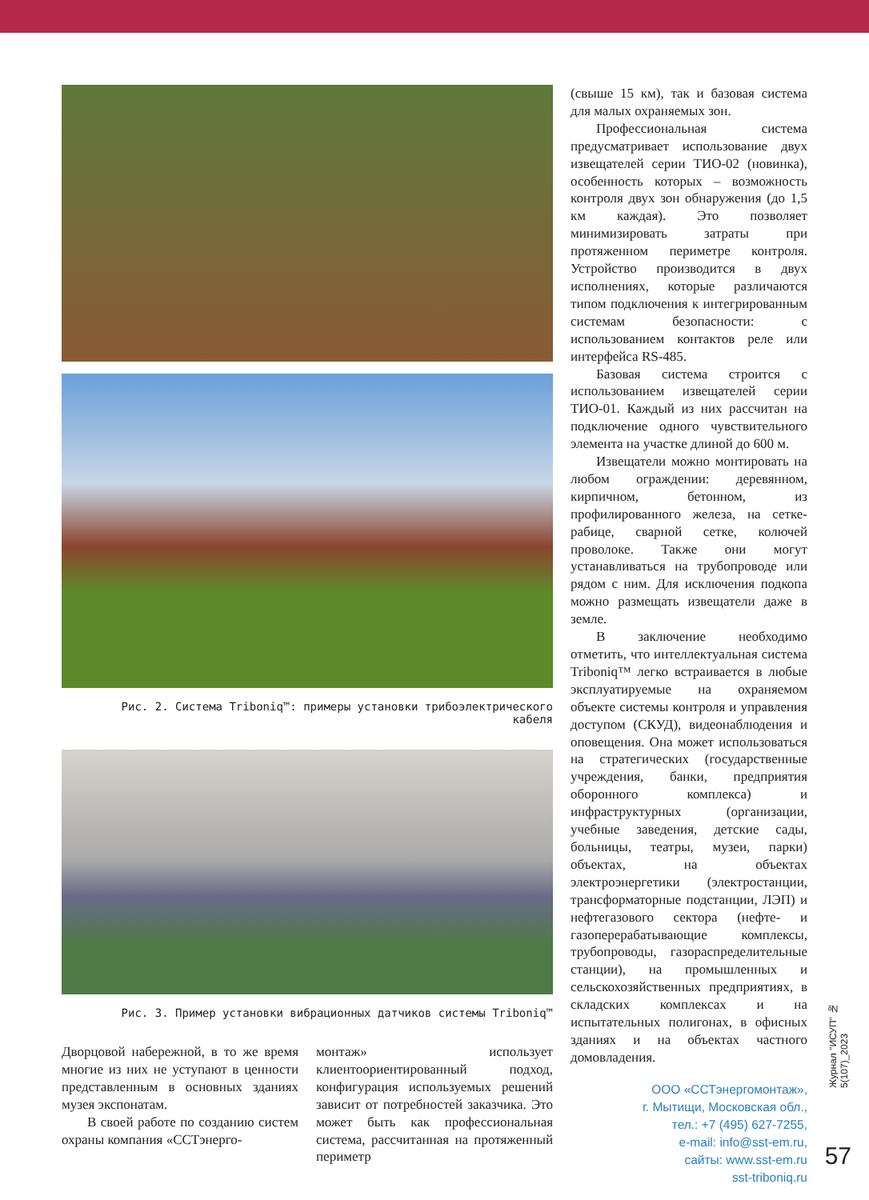Рис. 2. Система Triboniq™: примеры установки трибоэлектрического кабеля
Рис. 3. Пример установки вибрационных датчиков системы Triboniq™
Дворцовой набережной, в то же время многие из них не уступают в ценности представленным в основных зданиях музея экспонатам.
В своей работе по созданию систем охраны компания «ССТэнерго-
монтаж» использует клиентоориентированный подход, конфигурация используемых решений зависит от потребностей заказчика. Это может быть как профессиональная система, рассчитанная на протяженный периметр
(свыше 15 км), так и базовая система для малых охраняемых зон.
Профессиональная система предусматривает использование двух извещателей серии ТИО-02 (новинка), особенность которых – возможность контроля двух зон обнаружения (до 1,5 км каждая). Это позволяет минимизировать затраты при протяженном периметре контроля. Устройство производится в двух исполнениях, которые различаются типом подключения к интегрированным системам безопасности: с использованием контактов реле или интерфейса RS-485.
Базовая система строится с использованием извещателей серии ТИО-01. Каждый из них рассчитан на подключение одного чувствительного элемента на участке длиной до 600 м.
Извещатели можно монтировать на любом ограждении: деревянном, кирпичном, бетонном, из профилированного железа, на сетке-рабице, сварной сетке, колючей проволоке. Также они могут устанавливаться на трубопроводе или рядом с ним. Для исключения подкопа можно размещать извещатели даже в земле.
В заключение необходимо отметить, что интеллектуальная система Triboniq™ легко встраивается в любые эксплуатируемые на охраняемом объекте системы контроля и управления доступом (СКУД), видеонаблюдения и оповещения. Она может использоваться на стратегических (государственные учреждения, банки, предприятия оборонного комплекса) и инфраструктурных (организации, учебные заведения, детские сады, больницы, театры, музеи, парки) объектах, на объектах электроэнергетики (электростанции, трансформаторные подстанции, ЛЭП) и нефтегазового сектора (нефте- и газоперерабатывающие комплексы, трубопроводы, газораспределительные станции), на промышленных и сельскохозяйственных предприятиях, в складских комплексах и на испытательных полигонах, в офисных зданиях и на объектах частного домовладения.
ООО «ССТэнергомонтаж»,
г. Мытищи, Московская обл.,
тел.: +7 (495) 627-7255,
e-mail: info@sst-em.ru,
сайты: www.sst-em.ru
sst-triboniq.ru
Журнал "ИСУП" № 5(107)_2023
57